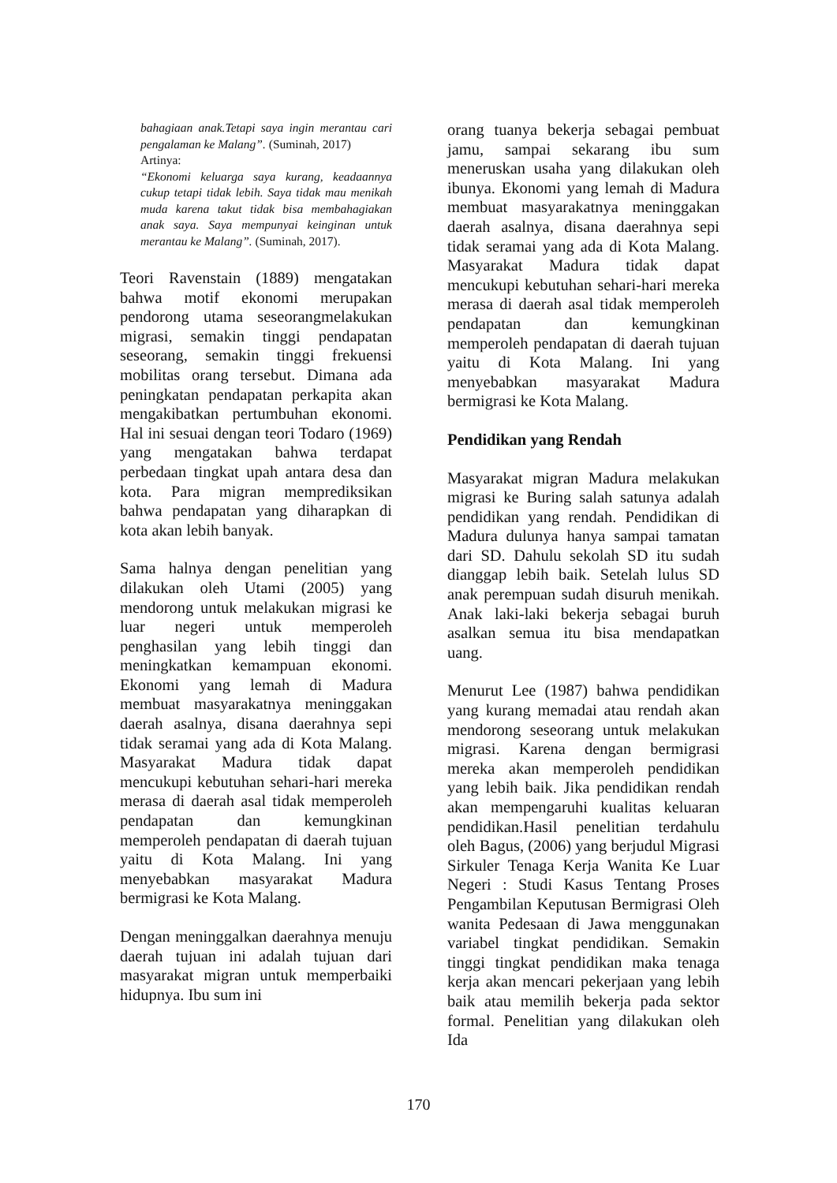bahagiaan anak.Tetapi saya ingin merantau cari pengalaman ke Malang”. (Suminah, 2017)
Artinya:
“Ekonomi keluarga saya kurang, keadaannya cukup tetapi tidak lebih. Saya tidak mau menikah muda karena takut tidak bisa membahagiakan anak saya. Saya mempunyai keinginan untuk merantau ke Malang”. (Suminah, 2017).
Teori Ravenstain (1889) mengatakan bahwa motif ekonomi merupakan pendorong utama seseorangmelakukan migrasi, semakin tinggi pendapatan seseorang, semakin tinggi frekuensi mobilitas orang tersebut. Dimana ada peningkatan pendapatan perkapita akan mengakibatkan pertumbuhan ekonomi. Hal ini sesuai dengan teori Todaro (1969) yang mengatakan bahwa terdapat perbedaan tingkat upah antara desa dan kota. Para migran memprediksikan bahwa pendapatan yang diharapkan di kota akan lebih banyak.
Sama halnya dengan penelitian yang dilakukan oleh Utami (2005) yang mendorong untuk melakukan migrasi ke luar negeri untuk memperoleh penghasilan yang lebih tinggi dan meningkatkan kemampuan ekonomi. Ekonomi yang lemah di Madura membuat masyarakatnya meninggakan daerah asalnya, disana daerahnya sepi tidak seramai yang ada di Kota Malang. Masyarakat Madura tidak dapat mencukupi kebutuhan sehari-hari mereka merasa di daerah asal tidak memperoleh pendapatan dan kemungkinan memperoleh pendapatan di daerah tujuan yaitu di Kota Malang. Ini yang menyebabkan masyarakat Madura bermigrasi ke Kota Malang.
Dengan meninggalkan daerahnya menuju daerah tujuan ini adalah tujuan dari masyarakat migran untuk memperbaiki hidupnya. Ibu sum ini
orang tuanya bekerja sebagai pembuat jamu, sampai sekarang ibu sum meneruskan usaha yang dilakukan oleh ibunya. Ekonomi yang lemah di Madura membuat masyarakatnya meninggakan daerah asalnya, disana daerahnya sepi tidak seramai yang ada di Kota Malang. Masyarakat Madura tidak dapat mencukupi kebutuhan sehari-hari mereka merasa di daerah asal tidak memperoleh pendapatan dan kemungkinan memperoleh pendapatan di daerah tujuan yaitu di Kota Malang. Ini yang menyebabkan masyarakat Madura bermigrasi ke Kota Malang.
Pendidikan yang Rendah
Masyarakat migran Madura melakukan migrasi ke Buring salah satunya adalah pendidikan yang rendah. Pendidikan di Madura dulunya hanya sampai tamatan dari SD. Dahulu sekolah SD itu sudah dianggap lebih baik. Setelah lulus SD anak perempuan sudah disuruh menikah. Anak laki-laki bekerja sebagai buruh asalkan semua itu bisa mendapatkan uang.
Menurut Lee (1987) bahwa pendidikan yang kurang memadai atau rendah akan mendorong seseorang untuk melakukan migrasi. Karena dengan bermigrasi mereka akan memperoleh pendidikan yang lebih baik. Jika pendidikan rendah akan mempengaruhi kualitas keluaran pendidikan.Hasil penelitian terdahulu oleh Bagus, (2006) yang berjudul Migrasi Sirkuler Tenaga Kerja Wanita Ke Luar Negeri : Studi Kasus Tentang Proses Pengambilan Keputusan Bermigrasi Oleh wanita Pedesaan di Jawa menggunakan variabel tingkat pendidikan. Semakin tinggi tingkat pendidikan maka tenaga kerja akan mencari pekerjaan yang lebih baik atau memilih bekerja pada sektor formal. Penelitian yang dilakukan oleh Ida
170